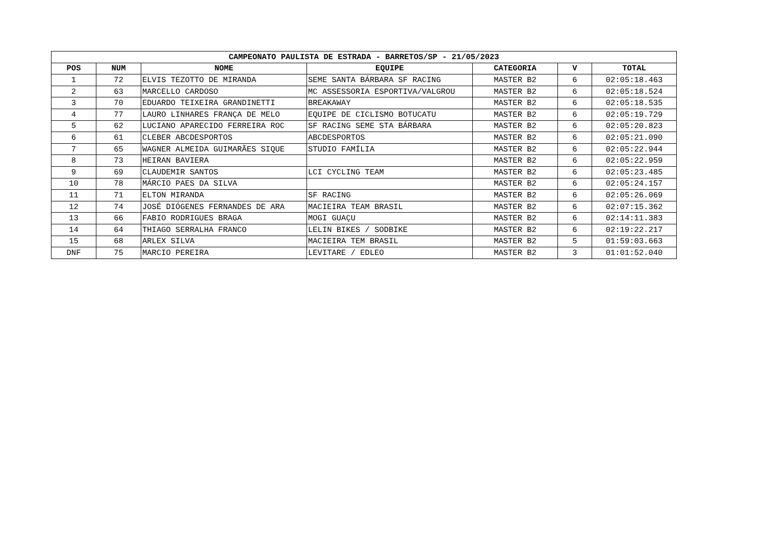| CAMPEONATO PAULISTA DE ESTRADA - BARRETOS/SP - 21/05/2023 | | | | | | |
| --- | --- | --- | --- | --- | --- | --- |
| POS | NUM | NOME | EQUIPE | CATEGORIA | V | TOTAL |
| 1 | 72 | ELVIS TEZOTTO DE MIRANDA | SEME SANTA BÁRBARA SF RACING | MASTER B2 | 6 | 02:05:18.463 |
| 2 | 63 | MARCELLO CARDOSO | MC ASSESSORIA ESPORTIVA/VALGROU | MASTER B2 | 6 | 02:05:18.524 |
| 3 | 70 | EDUARDO TEIXEIRA GRANDINETTI | BREAKAWAY | MASTER B2 | 6 | 02:05:18.535 |
| 4 | 77 | LAURO LINHARES FRANÇA DE MELO | EQUIPE DE CICLISMO BOTUCATU | MASTER B2 | 6 | 02:05:19.729 |
| 5 | 62 | LUCIANO APARECIDO FERREIRA ROC | SF RACING SEME STA BÁRBARA | MASTER B2 | 6 | 02:05:20.823 |
| 6 | 61 | CLEBER ABCDESPORTOS | ABCDESPORTOS | MASTER B2 | 6 | 02:05:21.090 |
| 7 | 65 | WAGNER ALMEIDA GUIMARÃES SIQUE | STUDIO FAMÍLIA | MASTER B2 | 6 | 02:05:22.944 |
| 8 | 73 | HEIRAN BAVIERA | | MASTER B2 | 6 | 02:05:22.959 |
| 9 | 69 | CLAUDEMIR SANTOS | LCI CYCLING TEAM | MASTER B2 | 6 | 02:05:23.485 |
| 10 | 78 | MÁRCIO PAES DA SILVA | | MASTER B2 | 6 | 02:05:24.157 |
| 11 | 71 | ELTON MIRANDA | SF RACING | MASTER B2 | 6 | 02:05:26.069 |
| 12 | 74 | JOSÉ DIÓGENES FERNANDES DE ARA | MACIEIRA TEAM BRASIL | MASTER B2 | 6 | 02:07:15.362 |
| 13 | 66 | FABIO RODRIGUES BRAGA | MOGI GUAÇU | MASTER B2 | 6 | 02:14:11.383 |
| 14 | 64 | THIAGO SERRALHA FRANCO | LELIN BIKES / SODBIKE | MASTER B2 | 6 | 02:19:22.217 |
| 15 | 68 | ARLEX SILVA | MACIEIRA TEM BRASIL | MASTER B2 | 5 | 01:59:03.663 |
| DNF | 75 | MARCIO PEREIRA | LEVITARE / EDLEO | MASTER B2 | 3 | 01:01:52.040 |